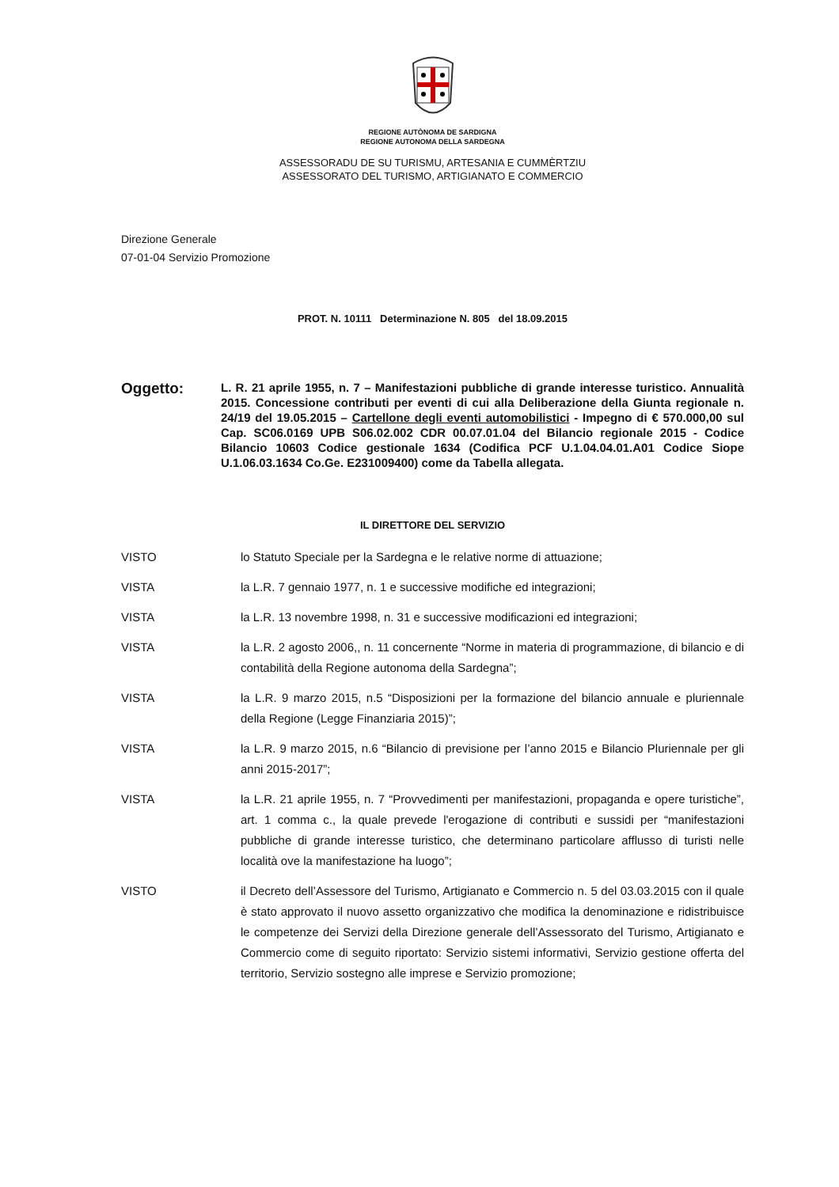REGIONE AUTÒNOMA DE SARDIGNA
REGIONE AUTONOMA DELLA SARDEGNA
ASSESSORADU DE SU TURISMU, ARTESANIA E CUMMÈRTZIU
ASSESSORATO DEL TURISMO, ARTIGIANATO E COMMERCIO
Direzione Generale
07-01-04 Servizio Promozione
PROT. N. 10111 Determinazione N. 805 del 18.09.2015
Oggetto:
L. R. 21 aprile 1955, n. 7 – Manifestazioni pubbliche di grande interesse turistico. Annualità 2015. Concessione contributi per eventi di cui alla Deliberazione della Giunta regionale n. 24/19 del 19.05.2015 – Cartellone degli eventi automobilistici - Impegno di € 570.000,00 sul Cap. SC06.0169 UPB S06.02.002 CDR 00.07.01.04 del Bilancio regionale 2015 - Codice Bilancio 10603 Codice gestionale 1634 (Codifica PCF U.1.04.04.01.A01 Codice Siope U.1.06.03.1634 Co.Ge. E231009400) come da Tabella allegata.
IL DIRETTORE DEL SERVIZIO
VISTO lo Statuto Speciale per la Sardegna e le relative norme di attuazione;
VISTA la L.R. 7 gennaio 1977, n. 1 e successive modifiche ed integrazioni;
VISTA la L.R. 13 novembre 1998, n. 31 e successive modificazioni ed integrazioni;
VISTA la L.R. 2 agosto 2006,, n. 11 concernente “Norme in materia di programmazione, di bilancio e di contabilità della Regione autonoma della Sardegna”;
VISTA la L.R. 9 marzo 2015, n.5 “Disposizioni per la formazione del bilancio annuale e pluriennale della Regione (Legge Finanziaria 2015)”;
VISTA la L.R. 9 marzo 2015, n.6 “Bilancio di previsione per l’anno 2015 e Bilancio Pluriennale per gli anni 2015-2017”;
VISTA la L.R. 21 aprile 1955, n. 7 “Provvedimenti per manifestazioni, propaganda e opere turistiche”, art. 1 comma c., la quale prevede l'erogazione di contributi e sussidi per “manifestazioni pubbliche di grande interesse turistico, che determinano particolare afflusso di turisti nelle località ove la manifestazione ha luogo”;
VISTO il Decreto dell’Assessore del Turismo, Artigianato e Commercio n. 5 del 03.03.2015 con il quale è stato approvato il nuovo assetto organizzativo che modifica la denominazione e ridistribuisce le competenze dei Servizi della Direzione generale dell’Assessorato del Turismo, Artigianato e Commercio come di seguito riportato: Servizio sistemi informativi, Servizio gestione offerta del territorio, Servizio sostegno alle imprese e Servizio promozione;